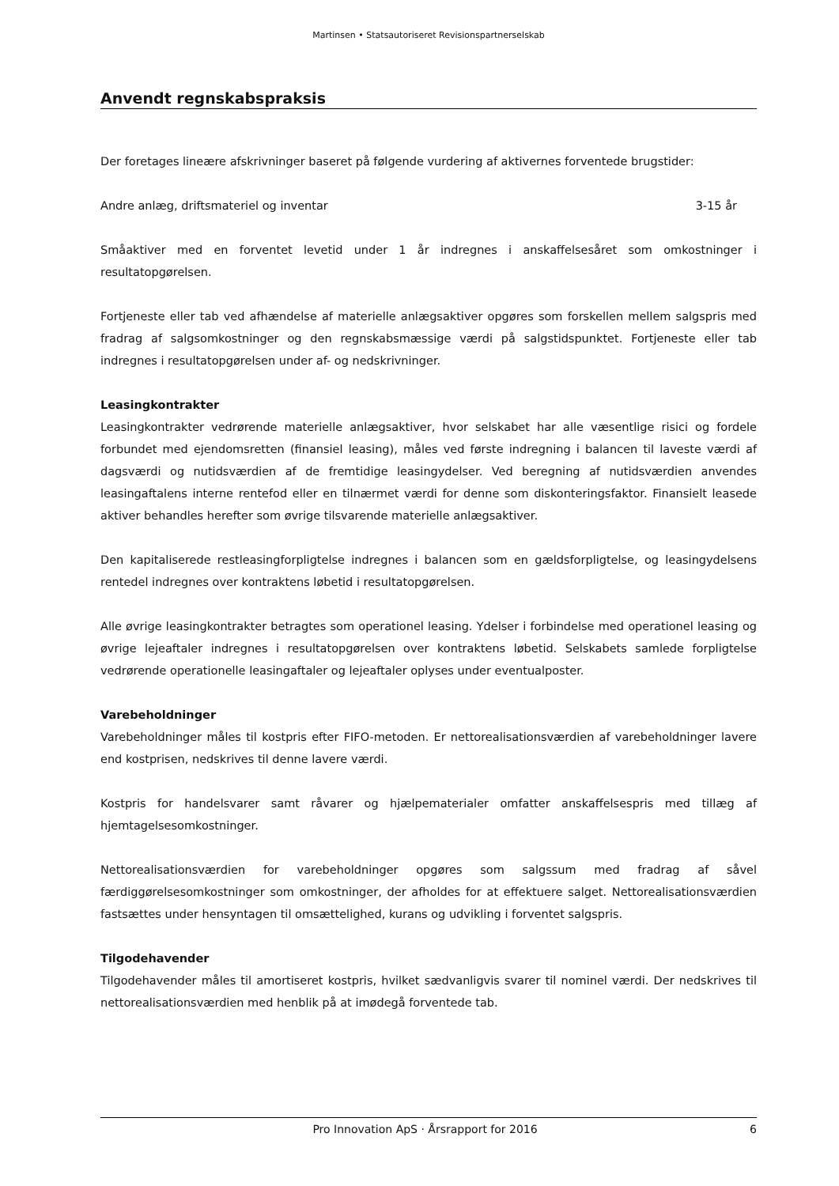Martinsen • Statsautoriseret Revisionspartnerselskab
Anvendt regnskabspraksis
Der foretages lineære afskrivninger baseret på følgende vurdering af aktivernes forventede brugstider:
Andre anlæg, driftsmateriel og inventar 3-15 år
Småaktiver med en forventet levetid under 1 år indregnes i anskaffelsesåret som omkostninger i resultatopgørelsen.
Fortjeneste eller tab ved afhændelse af materielle anlægsaktiver opgøres som forskellen mellem salgspris med fradrag af salgsomkostninger og den regnskabsmæssige værdi på salgstidspunktet. Fortjeneste eller tab indregnes i resultatopgørelsen under af- og nedskrivninger.
Leasingkontrakter
Leasingkontrakter vedrørende materielle anlægsaktiver, hvor selskabet har alle væsentlige risici og fordele forbundet med ejendomsretten (finansiel leasing), måles ved første indregning i balancen til laveste værdi af dagsværdi og nutidsværdien af de fremtidige leasingydelser. Ved beregning af nutidsværdien anvendes leasingaftalens interne rentefod eller en tilnærmet værdi for denne som diskonteringsfaktor. Finansielt leasede aktiver behandles herefter som øvrige tilsvarende materielle anlægsaktiver.
Den kapitaliserede restleasingforpligtelse indregnes i balancen som en gældsforpligtelse, og leasingydelsens rentedel indregnes over kontraktens løbetid i resultatopgørelsen.
Alle øvrige leasingkontrakter betragtes som operationel leasing. Ydelser i forbindelse med operationel leasing og øvrige lejeaftaler indregnes i resultatopgørelsen over kontraktens løbetid. Selskabets samlede forpligtelse vedrørende operationelle leasingaftaler og lejeaftaler oplyses under eventualposter.
Varebeholdninger
Varebeholdninger måles til kostpris efter FIFO-metoden. Er nettorealisationsværdien af varebeholdninger lavere end kostprisen, nedskrives til denne lavere værdi.
Kostpris for handelsvarer samt råvarer og hjælpematerialer omfatter anskaffelsespris med tillæg af hjemtagelsesomkostninger.
Nettorealisationsværdien for varebeholdninger opgøres som salgssum med fradrag af såvel færdiggørelsesomkostninger som omkostninger, der afholdes for at effektuere salget. Nettorealisationsværdien fastsættes under hensyntagen til omsættelighed, kurans og udvikling i forventet salgspris.
Tilgodehavender
Tilgodehavender måles til amortiseret kostpris, hvilket sædvanligvis svarer til nominel værdi. Der nedskrives til nettorealisationsværdien med henblik på at imødegå forventede tab.
Pro Innovation ApS · Årsrapport for 2016 6